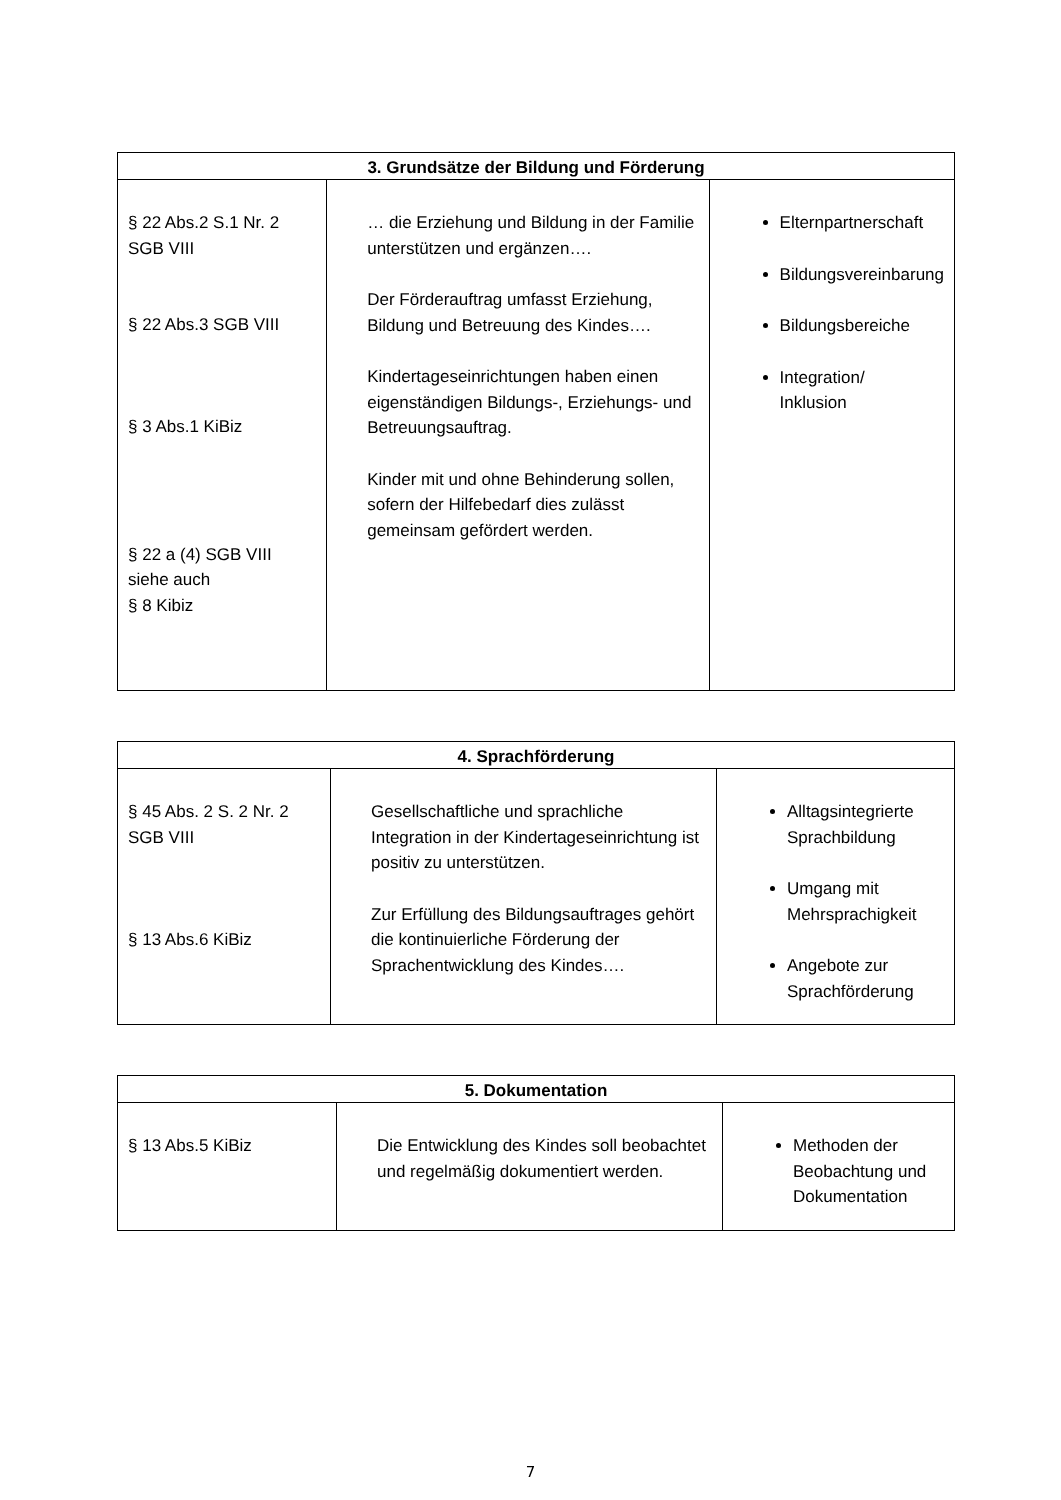| 3. Grundsätze der Bildung und Förderung | | |
| --- | --- | --- |
| § 22 Abs.2 S.1 Nr. 2 SGB VIII § 22 Abs.3 SGB VIII § 3 Abs.1 KiBiz § 22 a (4) SGB VIII siehe auch § 8 Kibiz | … die Erziehung und Bildung in der Familie unterstützen und ergänzen…. Der Förderauftrag umfasst Erziehung, Bildung und Betreuung des Kindes…. Kindertageseinrichtungen haben einen eigenständigen Bildungs-, Erziehungs- und Betreuungsauftrag. Kinder mit und ohne Behinderung sollen, sofern der Hilfebedarf dies zulässt gemeinsam gefördert werden. | Elternpartnerschaft Bildungsvereinbarung Bildungsbereiche Integration/ Inklusion |
| 4. Sprachförderung | | |
| --- | --- | --- |
| § 45 Abs. 2 S. 2 Nr. 2 SGB VIII § 13 Abs.6 KiBiz | Gesellschaftliche und sprachliche Integration in der Kindertageseinrichtung ist positiv zu unterstützen. Zur Erfüllung des Bildungsauftrages gehört die kontinuierliche Förderung der Sprachentwicklung des Kindes…. | Alltagsintegrierte Sprachbildung Umgang mit Mehrsprachigkeit Angebote zur Sprachförderung |
| 5. Dokumentation | | |
| --- | --- | --- |
| § 13 Abs.5 KiBiz | Die Entwicklung des Kindes soll beobachtet und regelmäßig dokumentiert werden. | Methoden der Beobachtung und Dokumentation |
7